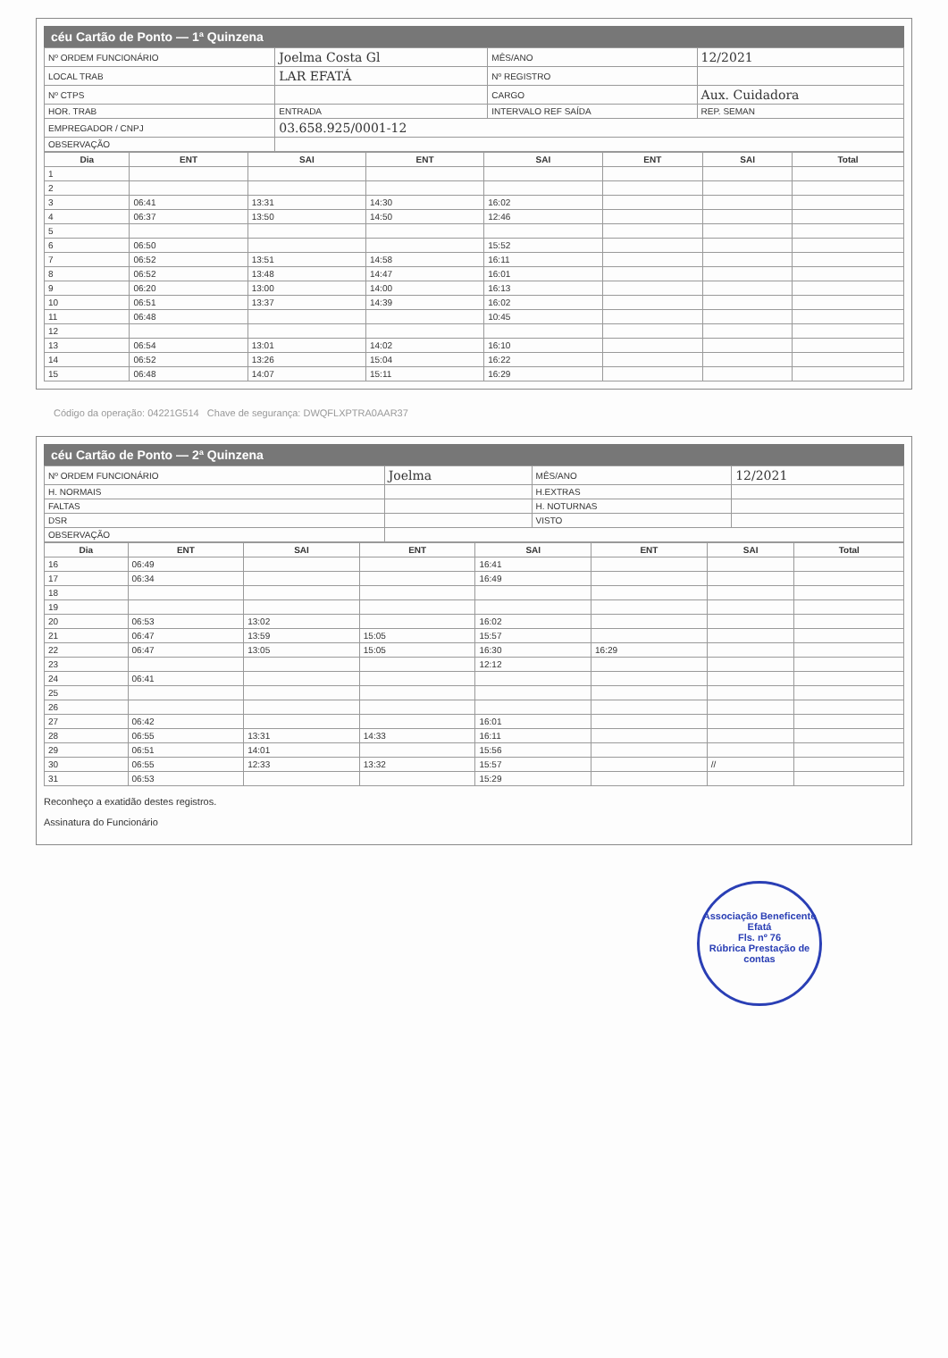céu Cartão de Ponto — 1ª Quinzena
| Nº ORDEM FUNCIONÁRIO | Joelma Costa Gl | MÊS/ANO | 12/2021 |
| LOCAL TRAB | LAR EFATÁ | Nº REGISTRO | |
| Nº CTPS | | CARGO | Aux. Cuidadora |
| HOR. TRAB | ENTRADA | INTERVALO REF SAÍDA | REP. SEMAN |
| EMPREGADOR / CNPJ | 03.658.925/0001-12 | | |
| OBSERVAÇÃO | | | |
| Dia | ENT | SAI | ENT | SAI | ENT | SAI | Total |
| --- | --- | --- | --- | --- | --- | --- | --- |
| 1 | | | | | | | |
| 2 | | | | | | | |
| 3 | 06:41 | 13:31 | 14:30 | 16:02 | | | |
| 4 | 06:37 | 13:50 | 14:50 | 12:46 | | | |
| 5 | | | | | | | |
| 6 | 06:50 | | | 15:52 | | | |
| 7 | 06:52 | 13:51 | 14:58 | 16:11 | | | |
| 8 | 06:52 | 13:48 | 14:47 | 16:01 | | | |
| 9 | 06:20 | 13:00 | 14:00 | 16:13 | | | |
| 10 | 06:51 | 13:37 | 14:39 | 16:02 | | | |
| 11 | 06:48 | | | 10:45 | | | |
| 12 | | | | | | | |
| 13 | 06:54 | 13:01 | 14:02 | 16:10 | | | |
| 14 | 06:52 | 13:26 | 15:04 | 16:22 | | | |
| 15 | 06:48 | 14:07 | 15:11 | 16:29 | | | |
Código da operação: 04221G514 Chave de segurança: DWQFLXPTRA0AAR37
céu Cartão de Ponto — 2ª Quinzena
| Nº ORDEM FUNCIONÁRIO | Joelma | MÊS/ANO | 12/2021 |
| H. NORMAIS | | H.EXTRAS | |
| FALTAS | | H. NOTURNAS | |
| DSR | | VISTO | |
| OBSERVAÇÃO | | | |
| Dia | ENT | SAI | ENT | SAI | ENT | SAI | Total |
| --- | --- | --- | --- | --- | --- | --- | --- |
| 16 | 06:49 | | | 16:41 | | | |
| 17 | 06:34 | | | 16:49 | | | |
| 18 | | | | | | | |
| 19 | | | | | | | |
| 20 | 06:53 | 13:02 | | 16:02 | | | |
| 21 | 06:47 | 13:59 | 15:05 | 15:57 | | | |
| 22 | 06:47 | 13:05 | 15:05 | 16:30 | 16:29 | | |
| 23 | | | | 12:12 | | | |
| 24 | 06:41 | | | | | | |
| 25 | | | | | | | |
| 26 | | | | | | | |
| 27 | 06:42 | | | 16:01 | | | |
| 28 | 06:55 | 13:31 | 14:33 | 16:11 | | | |
| 29 | 06:51 | 14:01 | | 15:56 | | | |
| 30 | 06:55 | 12:33 | 13:32 | 15:57 | | // | |
| 31 | 06:53 | | | 15:29 | | | |
Reconheço a exatidão destes registros.
Assinatura do Funcionário
Associação Beneficente Efatá
Fls. nº 76
Rúbrica Prestação de contas